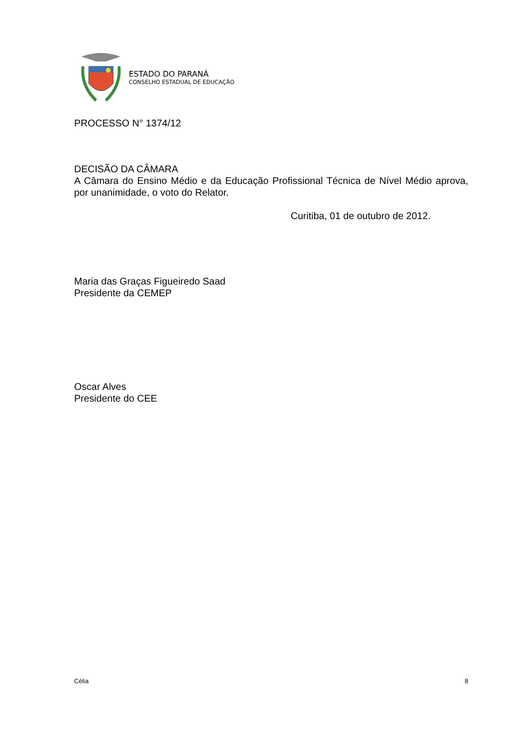ESTADO DO PARANÁ
CONSELHO ESTADUAL DE EDUCAÇÃO
PROCESSO N° 1374/12
DECISÃO DA CÂMARA
A Câmara do Ensino Médio e da Educação Profissional Técnica de Nível Médio aprova, por unanimidade, o voto do Relator.
Curitiba, 01 de outubro de 2012.
Maria das Graças Figueiredo Saad
Presidente da CEMEP
Oscar Alves
Presidente do CEE
Célia 8